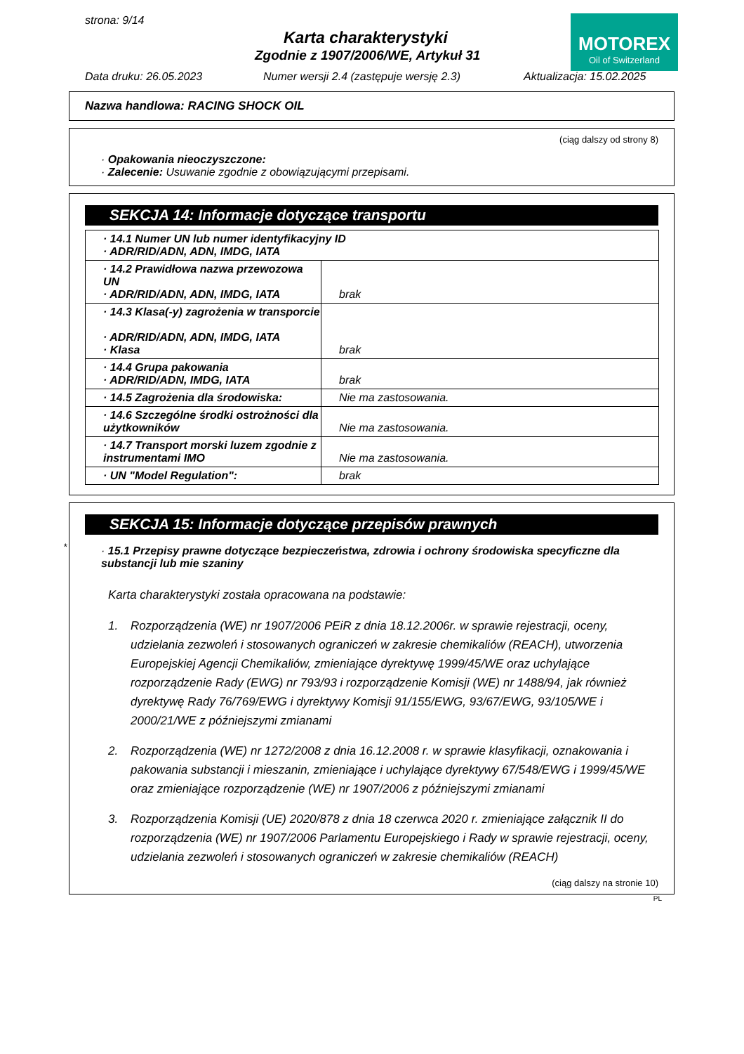strona: 9/14
Karta charakterystyki
Zgodnie z 1907/2006/WE, Artykuł 31
MOTOREX
Oil of Switzerland
Data druku: 26.05.2023
Numer wersji 2.4 (zastępuje wersję 2.3)
Aktualizacja: 15.02.2025
Nazwa handlowa: RACING SHOCK OIL
(ciąg dalszy od strony 8)
· Opakowania nieoczyszczone:
· Zalecenie: Usuwanie zgodnie z obowiązującymi przepisami.
SEKCJA 14: Informacje dotyczące transportu
| · 14.1 Numer UN lub numer identyfikacyjny ID · ADR/RID/ADN, ADN, IMDG, IATA | |
| · 14.2 Prawidłowa nazwa przewozowa UN · ADR/RID/ADN, ADN, IMDG, IATA | brak |
| · 14.3 Klasa(-y) zagrożenia w transporcie · ADR/RID/ADN, ADN, IMDG, IATA · Klasa | brak |
| · 14.4 Grupa pakowania · ADR/RID/ADN, IMDG, IATA | brak |
| · 14.5 Zagrożenia dla środowiska: | Nie ma zastosowania. |
| · 14.6 Szczególne środki ostrożności dla użytkowników | Nie ma zastosowania. |
| · 14.7 Transport morski luzem zgodnie z instrumentami IMO | Nie ma zastosowania. |
| · UN "Model Regulation": | brak |
*
SEKCJA 15: Informacje dotyczące przepisów prawnych
· 15.1 Przepisy prawne dotyczące bezpieczeństwa, zdrowia i ochrony środowiska specyficzne dla substancji lub mie szaniny
Karta charakterystyki została opracowana na podstawie:
1. Rozporządzenia (WE) nr 1907/2006 PEiR z dnia 18.12.2006r. w sprawie rejestracji, oceny, udzielania zezwoleń i stosowanych ograniczeń w zakresie chemikaliów (REACH), utworzenia Europejskiej Agencji Chemikaliów, zmieniające dyrektywę 1999/45/WE oraz uchylające rozporządzenie Rady (EWG) nr 793/93 i rozporządzenie Komisji (WE) nr 1488/94, jak również dyrektywę Rady 76/769/EWG i dyrektywy Komisji 91/155/EWG, 93/67/EWG, 93/105/WE i 2000/21/WE z późniejszymi zmianami
2. Rozporządzenia (WE) nr 1272/2008 z dnia 16.12.2008 r. w sprawie klasyfikacji, oznakowania i pakowania substancji i mieszanin, zmieniające i uchylające dyrektywy 67/548/EWG i 1999/45/WE oraz zmieniające rozporządzenie (WE) nr 1907/2006 z późniejszymi zmianami
3. Rozporządzenia Komisji (UE) 2020/878 z dnia 18 czerwca 2020 r. zmieniające załącznik II do rozporządzenia (WE) nr 1907/2006 Parlamentu Europejskiego i Rady w sprawie rejestracji, oceny, udzielania zezwoleń i stosowanych ograniczeń w zakresie chemikaliów (REACH)
(ciąg dalszy na stronie 10)
PL